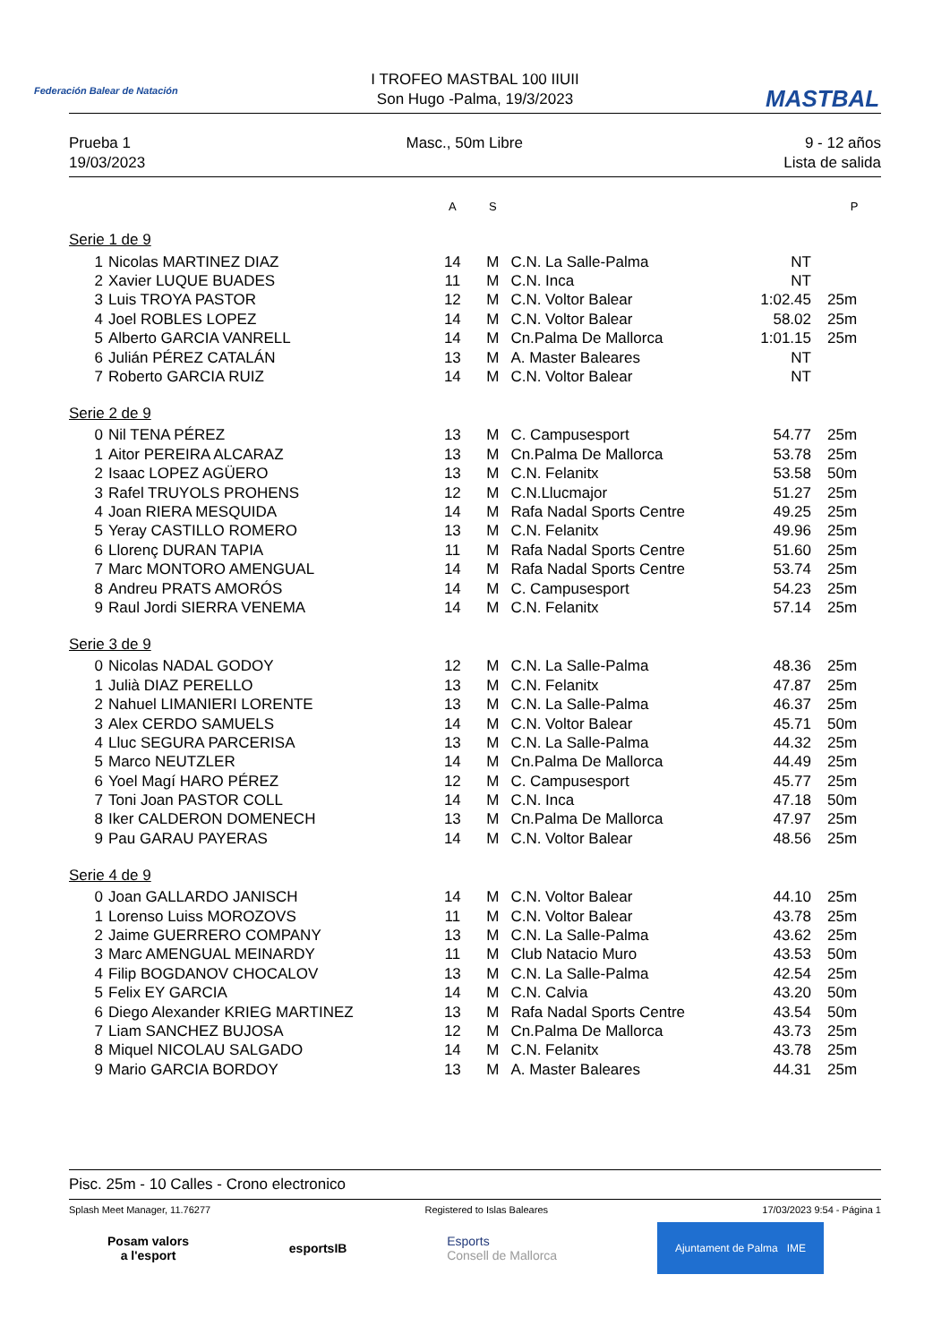Federación Balear de Natación MASTBAL
I TROFEO MASTBAL 100 IIUII
Son Hugo -Palma, 19/3/2023
Prueba 1
19/03/2023
Masc., 50m Libre 9 - 12 años
Lista de salida
| | | A | S | | | P |
| --- | --- | --- | --- | --- | --- | --- |
| Serie 1 de 9 | | | | | | |
| 1 | Nicolas MARTINEZ DIAZ | 14 | M | C.N. La Salle-Palma | NT | |
| 2 | Xavier LUQUE BUADES | 11 | M | C.N. Inca | NT | |
| 3 | Luis TROYA PASTOR | 12 | M | C.N. Voltor Balear | 1:02.45 | 25m |
| 4 | Joel ROBLES LOPEZ | 14 | M | C.N. Voltor Balear | 58.02 | 25m |
| 5 | Alberto GARCIA VANRELL | 14 | M | Cn.Palma De Mallorca | 1:01.15 | 25m |
| 6 | Julián PÉREZ CATALÁN | 13 | M | A. Master Baleares | NT | |
| 7 | Roberto GARCIA RUIZ | 14 | M | C.N. Voltor Balear | NT | |
| Serie 2 de 9 | | | | | | |
| 0 | Nil TENA PÉREZ | 13 | M | C. Campusesport | 54.77 | 25m |
| 1 | Aitor PEREIRA ALCARAZ | 13 | M | Cn.Palma De Mallorca | 53.78 | 25m |
| 2 | Isaac LOPEZ AGÜERO | 13 | M | C.N. Felanitx | 53.58 | 50m |
| 3 | Rafel TRUYOLS PROHENS | 12 | M | C.N.Llucmajor | 51.27 | 25m |
| 4 | Joan RIERA MESQUIDA | 14 | M | Rafa Nadal Sports Centre | 49.25 | 25m |
| 5 | Yeray CASTILLO ROMERO | 13 | M | C.N. Felanitx | 49.96 | 25m |
| 6 | Llorenç DURAN TAPIA | 11 | M | Rafa Nadal Sports Centre | 51.60 | 25m |
| 7 | Marc MONTORO AMENGUAL | 14 | M | Rafa Nadal Sports Centre | 53.74 | 25m |
| 8 | Andreu PRATS AMORÓS | 14 | M | C. Campusesport | 54.23 | 25m |
| 9 | Raul Jordi SIERRA VENEMA | 14 | M | C.N. Felanitx | 57.14 | 25m |
| Serie 3 de 9 | | | | | | |
| 0 | Nicolas NADAL GODOY | 12 | M | C.N. La Salle-Palma | 48.36 | 25m |
| 1 | Julià DIAZ PERELLO | 13 | M | C.N. Felanitx | 47.87 | 25m |
| 2 | Nahuel LIMANIERI LORENTE | 13 | M | C.N. La Salle-Palma | 46.37 | 25m |
| 3 | Alex CERDO SAMUELS | 14 | M | C.N. Voltor Balear | 45.71 | 50m |
| 4 | Lluc SEGURA PARCERISA | 13 | M | C.N. La Salle-Palma | 44.32 | 25m |
| 5 | Marco NEUTZLER | 14 | M | Cn.Palma De Mallorca | 44.49 | 25m |
| 6 | Yoel Magí HARO PÉREZ | 12 | M | C. Campusesport | 45.77 | 25m |
| 7 | Toni Joan PASTOR COLL | 14 | M | C.N. Inca | 47.18 | 50m |
| 8 | Iker CALDERON DOMENECH | 13 | M | Cn.Palma De Mallorca | 47.97 | 25m |
| 9 | Pau GARAU PAYERAS | 14 | M | C.N. Voltor Balear | 48.56 | 25m |
| Serie 4 de 9 | | | | | | |
| 0 | Joan GALLARDO JANISCH | 14 | M | C.N. Voltor Balear | 44.10 | 25m |
| 1 | Lorenso Luiss MOROZOVS | 11 | M | C.N. Voltor Balear | 43.78 | 25m |
| 2 | Jaime GUERRERO COMPANY | 13 | M | C.N. La Salle-Palma | 43.62 | 25m |
| 3 | Marc AMENGUAL MEINARDY | 11 | M | Club Natacio Muro | 43.53 | 50m |
| 4 | Filip BOGDANOV CHOCALOV | 13 | M | C.N. La Salle-Palma | 42.54 | 25m |
| 5 | Felix EY GARCIA | 14 | M | C.N. Calvia | 43.20 | 50m |
| 6 | Diego Alexander KRIEG MARTINEZ | 13 | M | Rafa Nadal Sports Centre | 43.54 | 50m |
| 7 | Liam SANCHEZ BUJOSA | 12 | M | Cn.Palma De Mallorca | 43.73 | 25m |
| 8 | Miquel NICOLAU SALGADO | 14 | M | C.N. Felanitx | 43.78 | 25m |
| 9 | Mario GARCIA BORDOY | 13 | M | A. Master Baleares | 44.31 | 25m |
Pisc. 25m - 10 Calles - Crono electronico
Splash Meet Manager, 11.76277 Registered to Islas Baleares 17/03/2023 9:54 - Página 1
Posam valors
a l'esport
esportsIB
Esports
Consell de Mallorca
Ajuntament de Palma IME